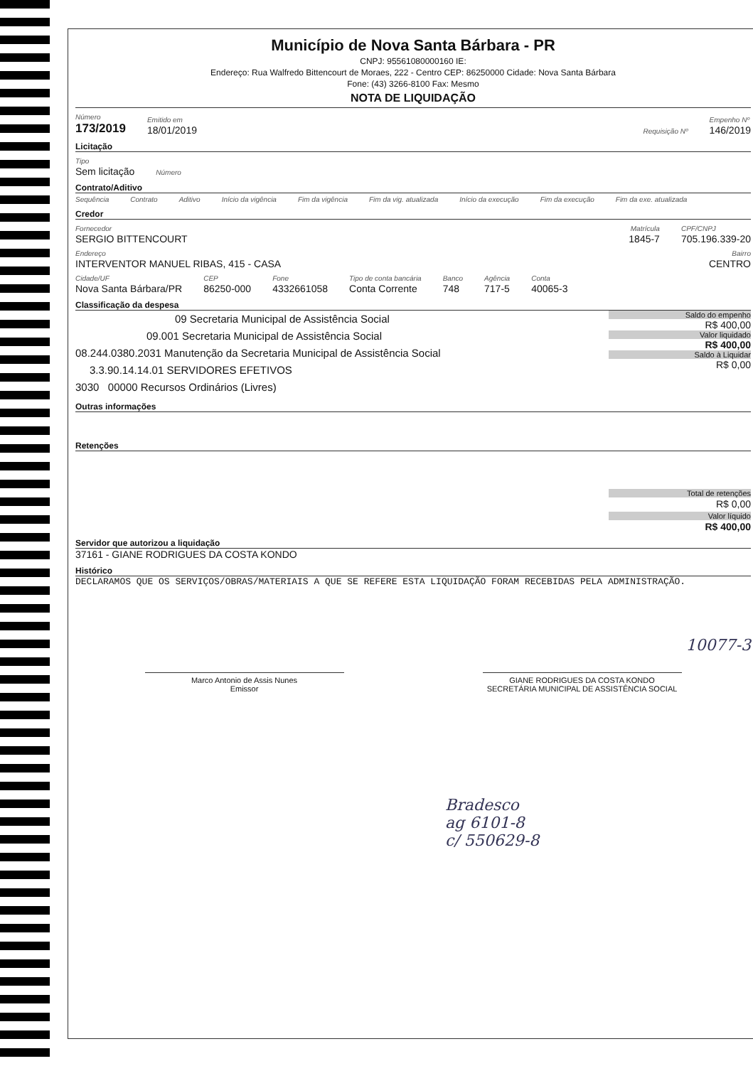Município de Nova Santa Bárbara - PR
CNPJ: 95561080000160 IE:
Endereço: Rua Walfredo Bittencourt de Moraes, 222 - Centro CEP: 86250000 Cidade: Nova Santa Bárbara
Fone: (43) 3266-8100 Fax: Mesmo
NOTA DE LIQUIDAÇÃO
Número
173/2019
Emitido em
18/01/2019
Requisição Nº
Empenho Nº
146/2019
Licitação
Tipo
Sem licitação
Número
Contrato/Aditivo
Sequência Contrato Aditivo Início da vigência Fim da vigência Fim da vig. atualizada Início da execução Fim da execução Fim da exe. atualizada
Credor
Fornecedor
SERGIO BITTENCOURT
Matrícula
1845-7
CPF/CNPJ
705.196.339-20
Endereço
INTERVENTOR MANUEL RIBAS, 415 - CASA
Bairro
CENTRO
Cidade/UF
Nova Santa Bárbara/PR
CEP
86250-000
Fone
4332661058
Tipo de conta bancária
Conta Corrente
Banco
748
Agência
717-5
Conta
40065-3
Classificação da despesa
09 Secretaria Municipal de Assistência Social
09.001 Secretaria Municipal de Assistência Social
08.244.0380.2031 Manutenção da Secretaria Municipal de Assistência Social
3.3.90.14.14.01 SERVIDORES EFETIVOS
3030 00000 Recursos Ordinários (Livres)
Saldo do empenho
R$ 400,00
Valor liquidado
R$ 400,00
Saldo à Liquidar
R$ 0,00
Outras informações
Retenções
Total de retenções
R$ 0,00
Valor líquido
R$ 400,00
Servidor que autorizou a liquidação
37161 - GIANE RODRIGUES DA COSTA KONDO
Histórico
DECLARAMOS QUE OS SERVIÇOS/OBRAS/MATERIAIS A QUE SE REFERE ESTA LIQUIDAÇÃO FORAM RECEBIDAS PELA ADMINISTRAÇÃO.
Marco Antonio de Assis Nunes
Emissor
GIANE RODRIGUES DA COSTA KONDO
SECRETÁRIA MUNICIPAL DE ASSISTÊNCIA SOCIAL
10077-3
Bradesco
ag 6101-8
c/ 550629-8